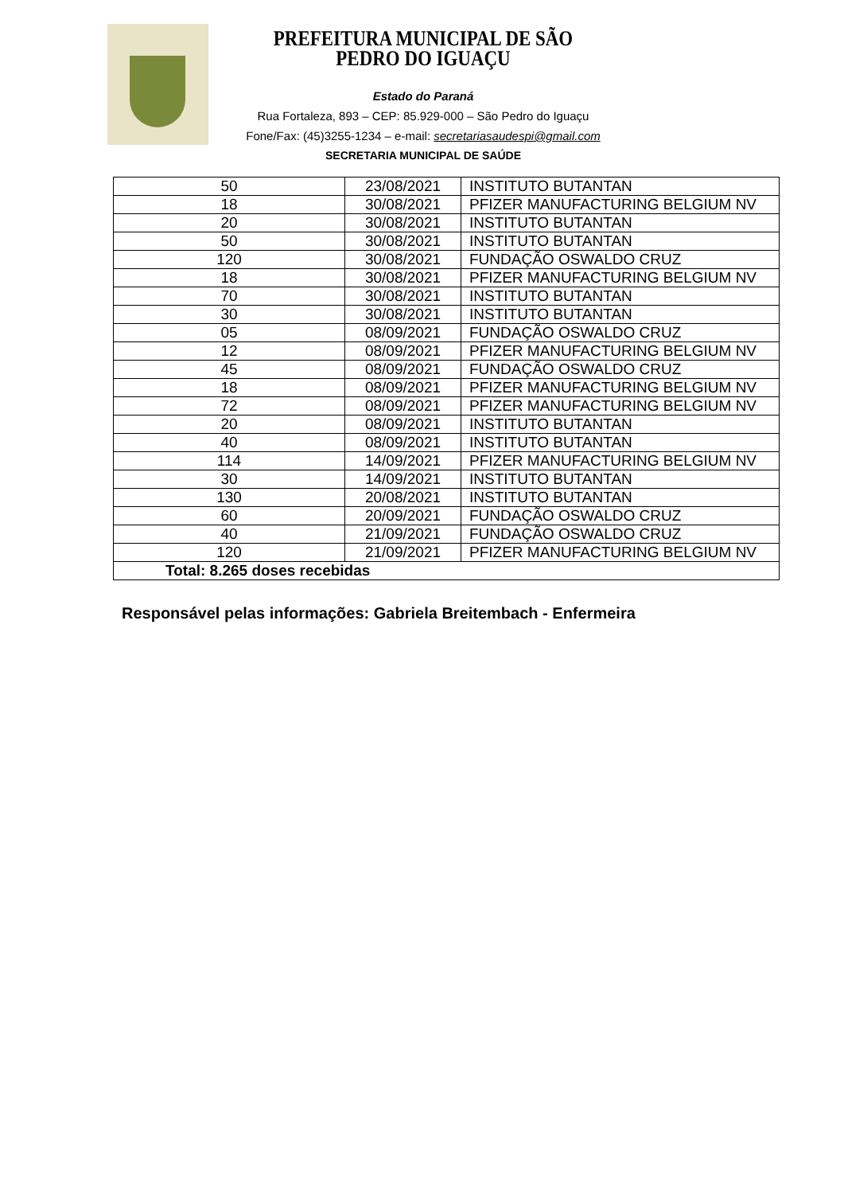PREFEITURA MUNICIPAL DE SÃO PEDRO DO IGUAÇU
Estado do Paraná
Rua Fortaleza, 893 – CEP: 85.929-000 – São Pedro do Iguaçu
Fone/Fax: (45)3255-1234 – e-mail: secretariasaudespi@gmail.com
SECRETARIA MUNICIPAL DE SAÚDE
| 50 | 23/08/2021 | INSTITUTO BUTANTAN |
| 18 | 30/08/2021 | PFIZER MANUFACTURING BELGIUM NV |
| 20 | 30/08/2021 | INSTITUTO BUTANTAN |
| 50 | 30/08/2021 | INSTITUTO BUTANTAN |
| 120 | 30/08/2021 | FUNDAÇÃO OSWALDO CRUZ |
| 18 | 30/08/2021 | PFIZER MANUFACTURING BELGIUM NV |
| 70 | 30/08/2021 | INSTITUTO BUTANTAN |
| 30 | 30/08/2021 | INSTITUTO BUTANTAN |
| 05 | 08/09/2021 | FUNDAÇÃO OSWALDO CRUZ |
| 12 | 08/09/2021 | PFIZER MANUFACTURING BELGIUM NV |
| 45 | 08/09/2021 | FUNDAÇÃO OSWALDO CRUZ |
| 18 | 08/09/2021 | PFIZER MANUFACTURING BELGIUM NV |
| 72 | 08/09/2021 | PFIZER MANUFACTURING BELGIUM NV |
| 20 | 08/09/2021 | INSTITUTO BUTANTAN |
| 40 | 08/09/2021 | INSTITUTO BUTANTAN |
| 114 | 14/09/2021 | PFIZER MANUFACTURING BELGIUM NV |
| 30 | 14/09/2021 | INSTITUTO BUTANTAN |
| 130 | 20/08/2021 | INSTITUTO BUTANTAN |
| 60 | 20/09/2021 | FUNDAÇÃO OSWALDO CRUZ |
| 40 | 21/09/2021 | FUNDAÇÃO OSWALDO CRUZ |
| 120 | 21/09/2021 | PFIZER MANUFACTURING BELGIUM NV |
| Total: 8.265 doses recebidas | | |
Responsável pelas informações: Gabriela Breitembach - Enfermeira